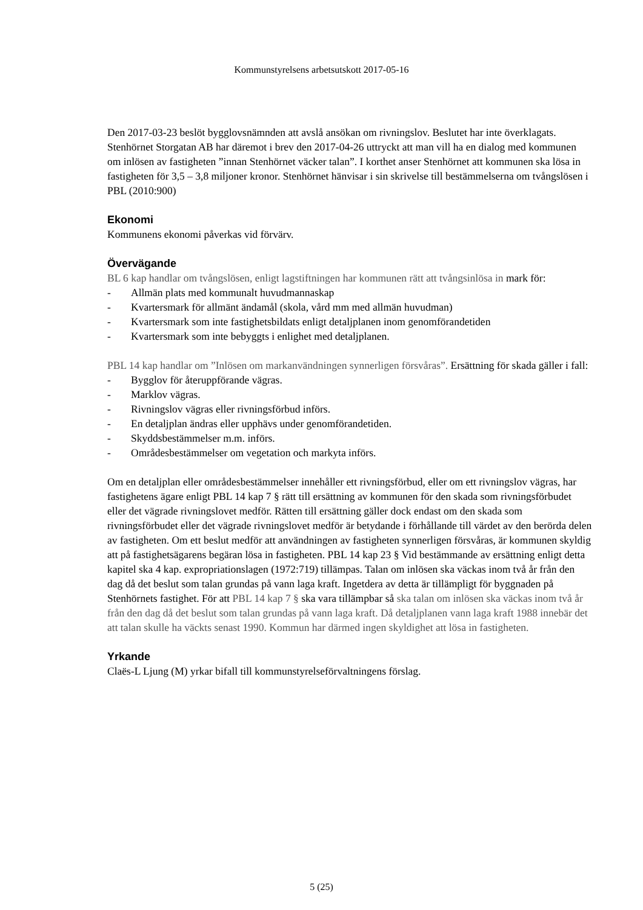Kommunstyrelsens arbetsutskott 2017-05-16
Den 2017-03-23 beslöt bygglovsnämnden att avslå ansökan om rivningslov. Beslutet har inte överklagats. Stenhörnet Storgatan AB har däremot i brev den 2017-04-26 uttryckt att man vill ha en dialog med kommunen om inlösen av fastigheten ”innan Stenhörnet väcker talan”. I korthet anser Stenhörnet att kommunen ska lösa in fastigheten för 3,5 – 3,8 miljoner kronor. Stenhörnet hänvisar i sin skrivelse till bestämmelserna om tvångslösen i PBL (2010:900)
Ekonomi
Kommunens ekonomi påverkas vid förvärv.
Övervägande
BL 6 kap handlar om tvångslösen, enligt lagstiftningen har kommunen rätt att tvångsinlösa in mark för:
- Allmän plats med kommunalt huvudmannaskap
- Kvartersmark för allmänt ändamål (skola, vård mm med allmän huvudman)
- Kvartersmark som inte fastighetsbildats enligt detaljplanen inom genomförandetiden
- Kvartersmark som inte bebyggts i enlighet med detaljplanen.
PBL 14 kap handlar om ”Inlösen om markanvändningen synnerligen försvåras”. Ersättning för skada gäller i fall:
- Bygglov för återuppförande vägras.
- Marklov vägras.
- Rivningslov vägras eller rivningsförbud införs.
- En detaljplan ändras eller upphävs under genomförandetiden.
- Skyddsbestämmelser m.m. införs.
- Områdesbestämmelser om vegetation och markyta införs.
Om en detaljplan eller områdesbestämmelser innehåller ett rivningsförbud, eller om ett rivningslov vägras, har fastighetens ägare enligt PBL 14 kap 7 § rätt till ersättning av kommunen för den skada som rivningsförbudet eller det vägrade rivningslovet medför. Rätten till ersättning gäller dock endast om den skada som rivningsförbudet eller det vägrade rivningslovet medför är betydande i förhållande till värdet av den berörda delen av fastigheten. Om ett beslut medför att användningen av fastigheten synnerligen försvåras, är kommunen skyldig att på fastighetsägarens begäran lösa in fastigheten. PBL 14 kap 23 § Vid bestämmande av ersättning enligt detta kapitel ska 4 kap. expropriationslagen (1972:719) tillämpas. Talan om inlösen ska väckas inom två år från den dag då det beslut som talan grundas på vann laga kraft. Ingetdera av detta är tillämpligt för byggnaden på Stenhörnets fastighet. För att PBL 14 kap 7 § ska vara tillämpbar så ska talan om inlösen ska väckas inom två år från den dag då det beslut som talan grundas på vann laga kraft. Då detaljplanen vann laga kraft 1988 innebär det att talan skulle ha väckts senast 1990. Kommun har därmed ingen skyldighet att lösa in fastigheten.
Yrkande
Claës-L Ljung (M) yrkar bifall till kommunstyrelseförvaltningens förslag.
5 (25)